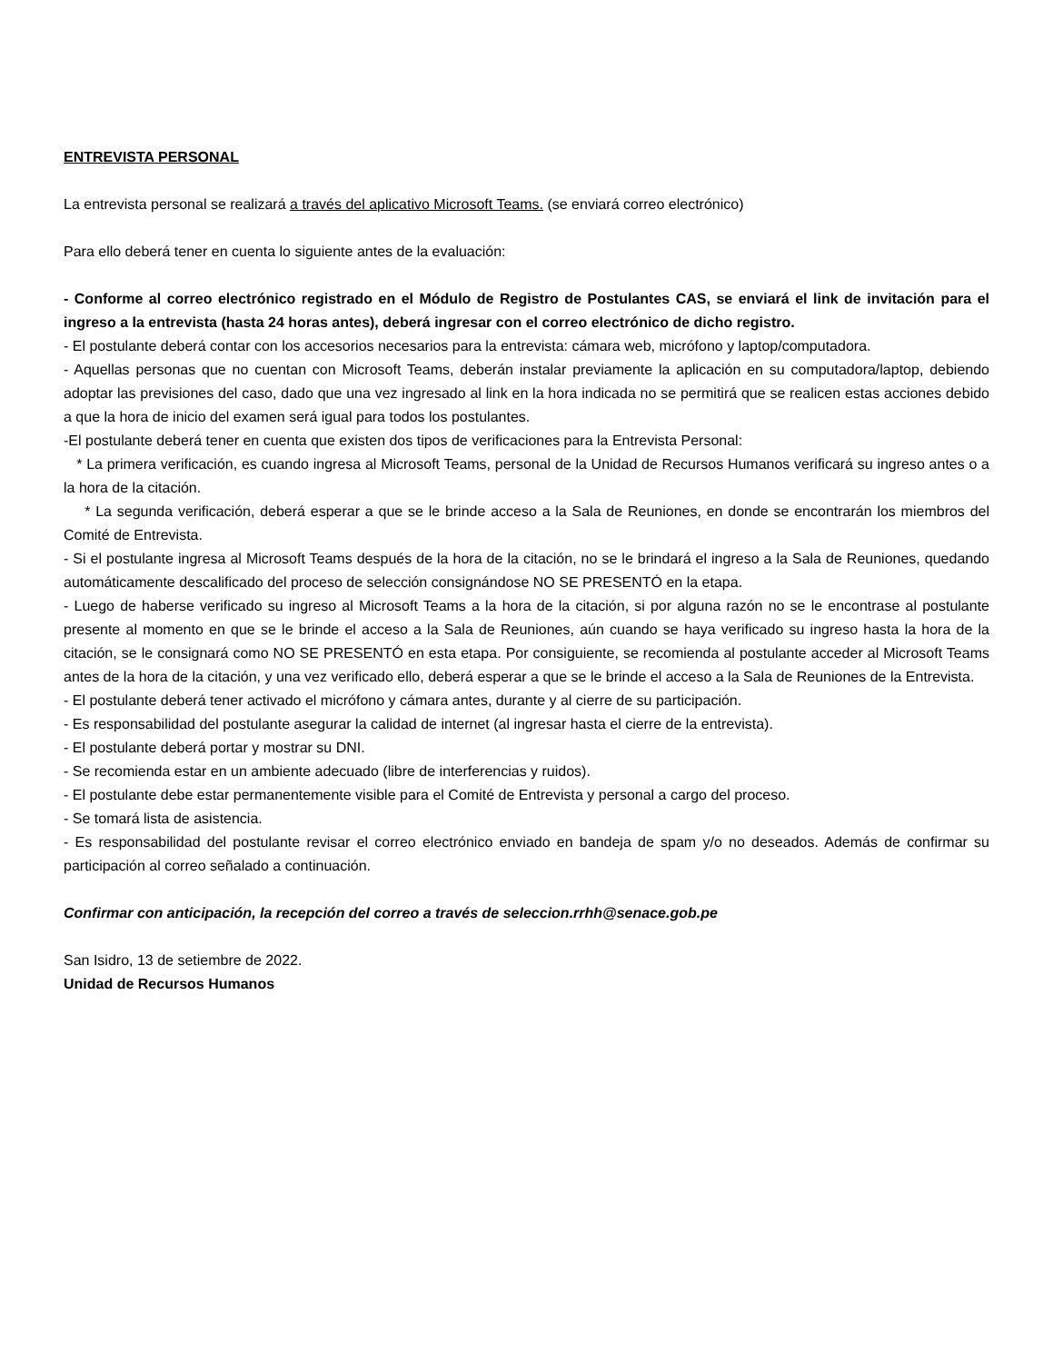ENTREVISTA PERSONAL
La entrevista personal se realizará a través del aplicativo Microsoft Teams. (se enviará correo electrónico)
Para ello deberá tener en cuenta lo siguiente antes de la evaluación:
- Conforme al correo electrónico registrado en el Módulo de Registro de Postulantes CAS, se enviará el link de invitación para el ingreso a la entrevista (hasta 24 horas antes), deberá ingresar con el correo electrónico de dicho registro.
- El postulante deberá contar con los accesorios necesarios para la entrevista: cámara web, micrófono y laptop/computadora.
- Aquellas personas que no cuentan con Microsoft Teams, deberán instalar previamente la aplicación en su computadora/laptop, debiendo adoptar las previsiones del caso, dado que una vez ingresado al link en la hora indicada no se permitirá que se realicen estas acciones debido a que la hora de inicio del examen será igual para todos los postulantes.
-El postulante deberá tener en cuenta que existen dos tipos de verificaciones para la Entrevista Personal:
* La primera verificación, es cuando ingresa al Microsoft Teams, personal de la Unidad de Recursos Humanos verificará su ingreso antes o a la hora de la citación.
* La segunda verificación, deberá esperar a que se le brinde acceso a la Sala de Reuniones, en donde se encontrarán los miembros del Comité de Entrevista.
- Si el postulante ingresa al Microsoft Teams después de la hora de la citación, no se le brindará el ingreso a la Sala de Reuniones, quedando automáticamente descalificado del proceso de selección consignándose NO SE PRESENTÓ en la etapa.
- Luego de haberse verificado su ingreso al Microsoft Teams a la hora de la citación, si por alguna razón no se le encontrase al postulante presente al momento en que se le brinde el acceso a la Sala de Reuniones, aún cuando se haya verificado su ingreso hasta la hora de la citación, se le consignará como NO SE PRESENTÓ en esta etapa. Por consiguiente, se recomienda al postulante acceder al Microsoft Teams antes de la hora de la citación, y una vez verificado ello, deberá esperar a que se le brinde el acceso a la Sala de Reuniones de la Entrevista.
- El postulante deberá tener activado el micrófono y cámara antes, durante y al cierre de su participación.
- Es responsabilidad del postulante asegurar la calidad de internet (al ingresar hasta el cierre de la entrevista).
- El postulante deberá portar y mostrar su DNI.
- Se recomienda estar en un ambiente adecuado (libre de interferencias y ruidos).
- El postulante debe estar permanentemente visible para el Comité de Entrevista y personal a cargo del proceso.
- Se tomará lista de asistencia.
- Es responsabilidad del postulante revisar el correo electrónico enviado en bandeja de spam y/o no deseados. Además de confirmar su participación al correo señalado a continuación.
Confirmar con anticipación, la recepción del correo a través de seleccion.rrhh@senace.gob.pe
San Isidro, 13 de setiembre de 2022.
Unidad de Recursos Humanos